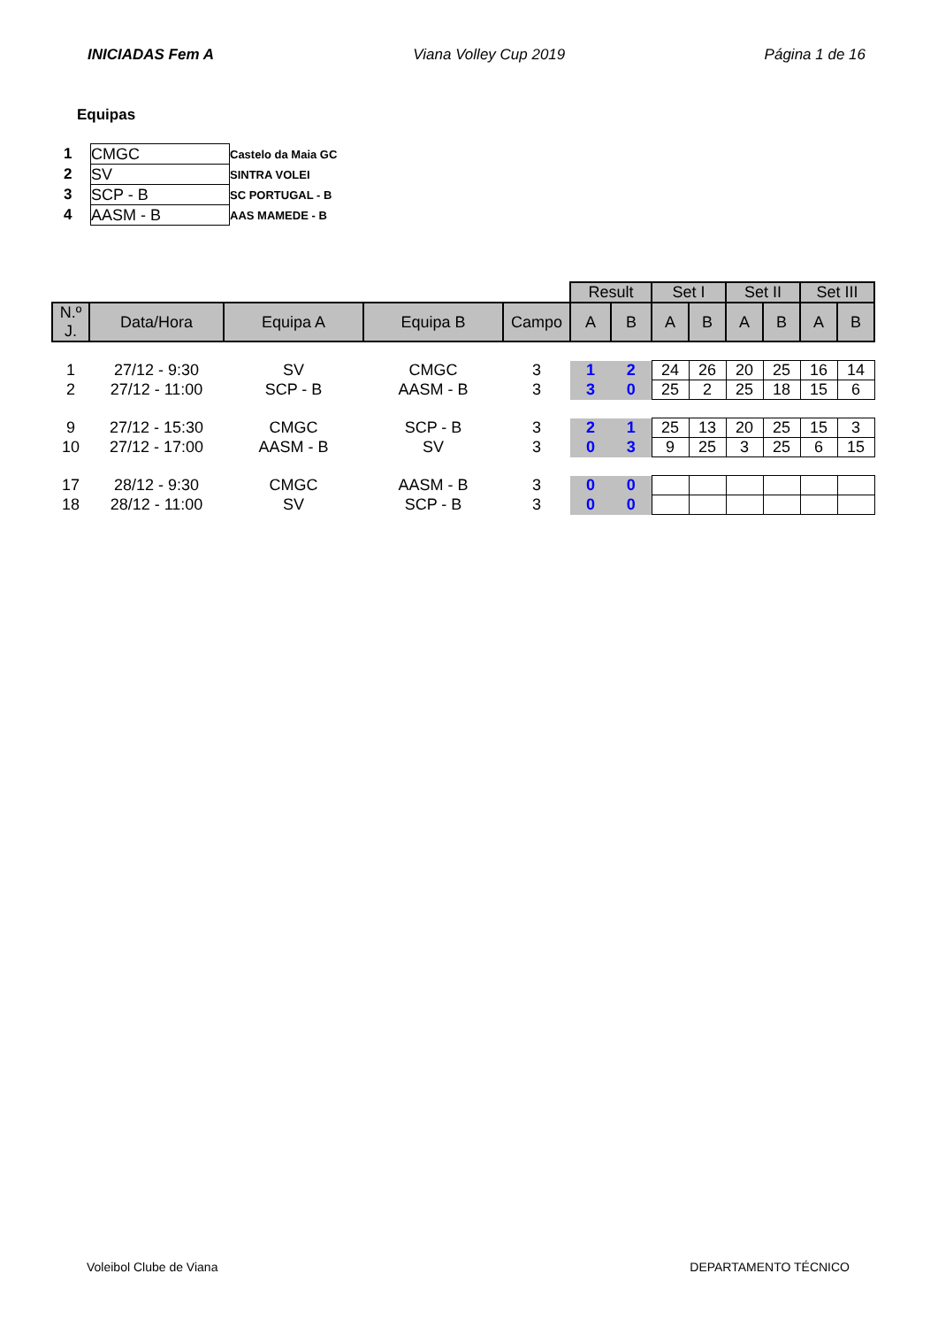INICIADAS Fem A Viana Volley Cup 2019 Página 1 de 16
Equipas
| 1 | CMGC | Castelo da Maia GC |
| 2 | SV | SINTRA VOLEI |
| 3 | SCP - B | SC PORTUGAL - B |
| 4 | AASM - B | AAS MAMEDE - B |
| | | | | | Result | | Set I | | Set II | | Set III | |
| N.º J. | Data/Hora | Equipa A | Equipa B | Campo | A | B | A | B | A | B | A | B |
| 1 | 27/12 - 9:30 | SV | CMGC | 3 | 1 | 2 | 24 | 26 | 20 | 25 | 16 | 14 |
| 2 | 27/12 - 11:00 | SCP - B | AASM - B | 3 | 3 | 0 | 25 | 2 | 25 | 18 | 15 | 6 |
| 9 | 27/12 - 15:30 | CMGC | SCP - B | 3 | 2 | 1 | 25 | 13 | 20 | 25 | 15 | 3 |
| 10 | 27/12 - 17:00 | AASM - B | SV | 3 | 0 | 3 | 9 | 25 | 3 | 25 | 6 | 15 |
| 17 | 28/12 - 9:30 | CMGC | AASM - B | 3 | 0 | 0 | | | | | | |
| 18 | 28/12 - 11:00 | SV | SCP - B | 3 | 0 | 0 | | | | | | |
Voleibol Clube de Viana DEPARTAMENTO TÉCNICO